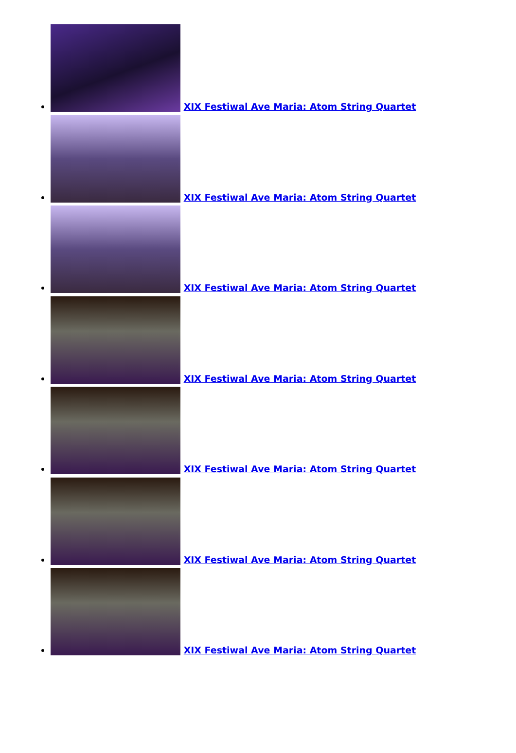XIX Festiwal Ave Maria: Atom String Quartet
XIX Festiwal Ave Maria: Atom String Quartet
XIX Festiwal Ave Maria: Atom String Quartet
XIX Festiwal Ave Maria: Atom String Quartet
XIX Festiwal Ave Maria: Atom String Quartet
XIX Festiwal Ave Maria: Atom String Quartet
XIX Festiwal Ave Maria: Atom String Quartet